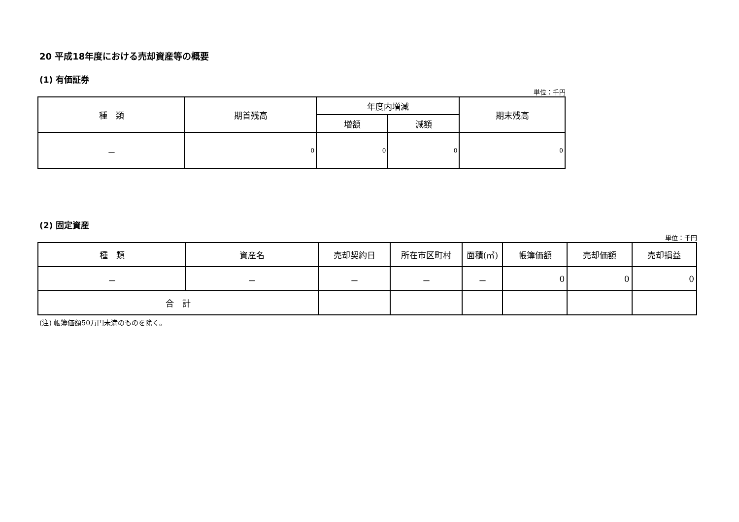20 平成18年度における売却資産等の概要
(1) 有価証券
単位：千円
| 種 類 | 期首残高 | 年度内増減 | | 期末残高 |
| --- | --- | --- | --- | --- |
| | | 増額 | 減額 | |
| － | 0 | 0 | 0 | 0 |
(2) 固定資産
単位：千円
| 種 類 | 資産名 | 売却契約日 | 所在市区町村 | 面積(㎡) | 帳簿価額 | 売却価額 | 売却損益 |
| --- | --- | --- | --- | --- | --- | --- | --- |
| － | － | － | － | － | 0 | 0 | 0 |
| 合 計 | | | | | | | |
(注) 帳簿価額50万円未満のものを除く。